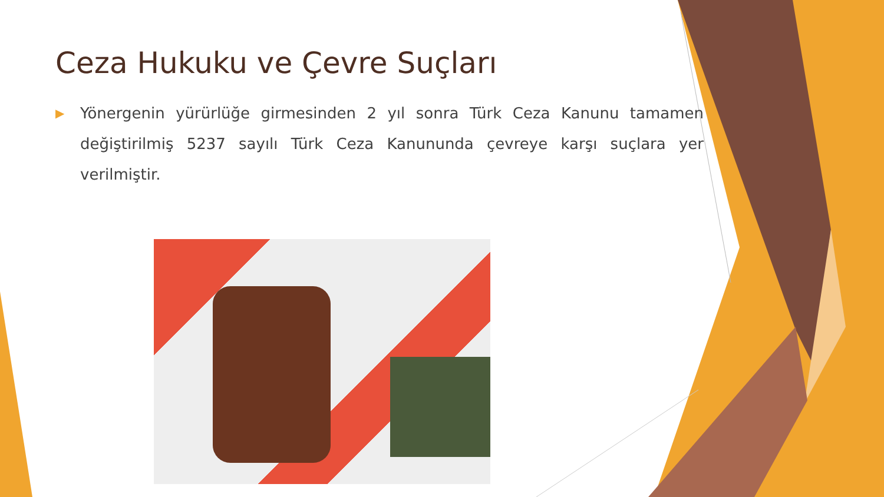Ceza Hukuku ve Çevre Suçları
▶
Yönergenin yürürlüğe girmesinden 2 yıl sonra Türk Ceza Kanunu tamamen değiştirilmiş 5237 sayılı Türk Ceza Kanununda çevreye karşı suçlara yer verilmiştir.